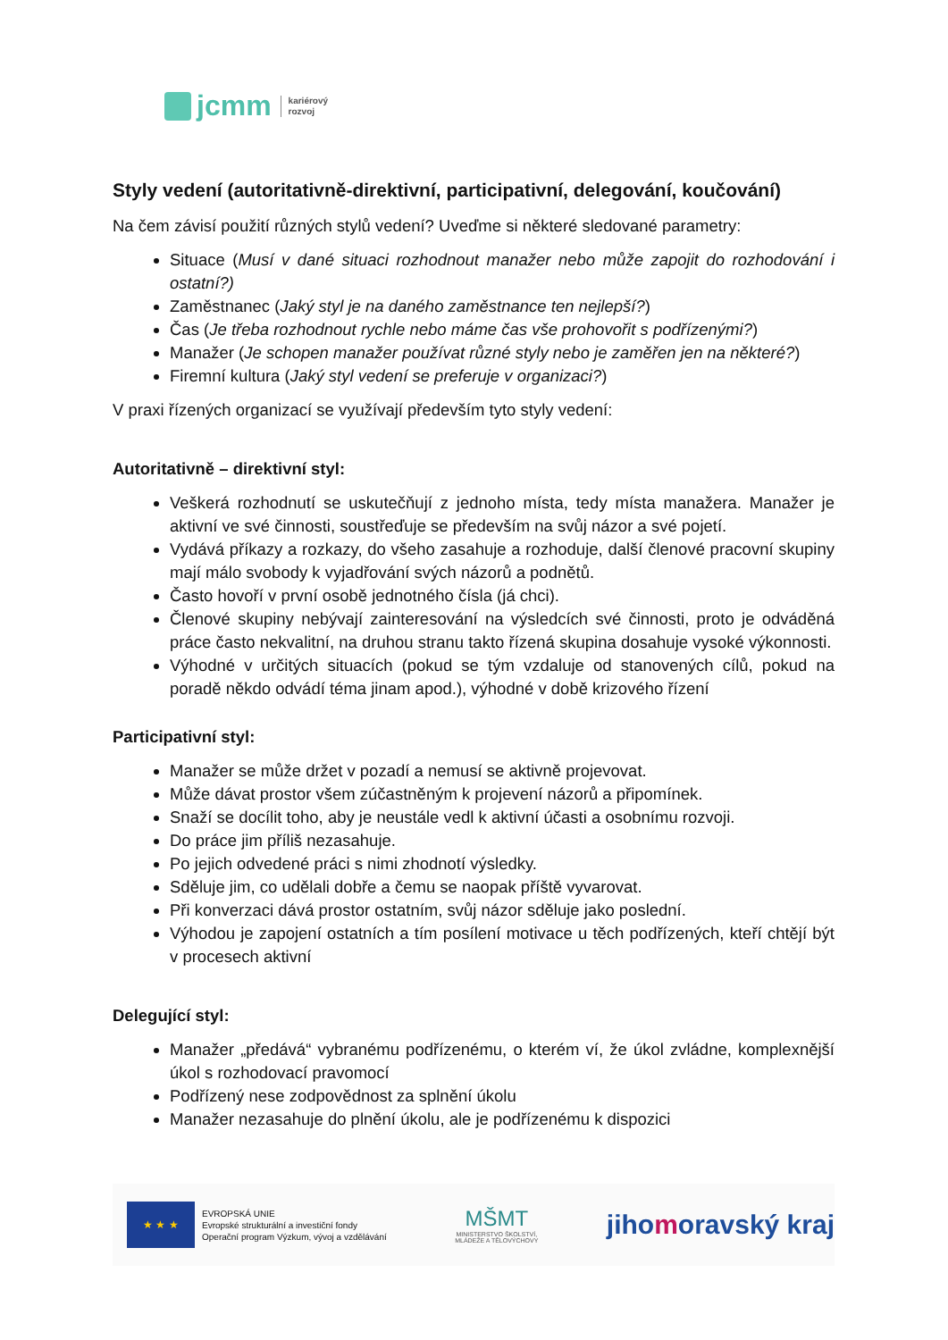jcmm
kariérový
rozvoj
Styly vedení (autoritativně-direktivní, participativní, delegování, koučování)
Na čem závisí použití různých stylů vedení? Uveďme si některé sledované parametry:
Situace (Musí v dané situaci rozhodnout manažer nebo může zapojit do rozhodování i ostatní?)
Zaměstnanec (Jaký styl je na daného zaměstnance ten nejlepší?)
Čas (Je třeba rozhodnout rychle nebo máme čas vše prohovořit s podřízenými?)
Manažer (Je schopen manažer používat různé styly nebo je zaměřen jen na některé?)
Firemní kultura (Jaký styl vedení se preferuje v organizaci?)
V praxi řízených organizací se využívají především tyto styly vedení:
Autoritativně – direktivní styl:
Veškerá rozhodnutí se uskutečňují z jednoho místa, tedy místa manažera. Manažer je aktivní ve své činnosti, soustřeďuje se především na svůj názor a své pojetí.
Vydává příkazy a rozkazy, do všeho zasahuje a rozhoduje, další členové pracovní skupiny mají málo svobody k vyjadřování svých názorů a podnětů.
Často hovoří v první osobě jednotného čísla (já chci).
Členové skupiny nebývají zainteresování na výsledcích své činnosti, proto je odváděná práce často nekvalitní, na druhou stranu takto řízená skupina dosahuje vysoké výkonnosti.
Výhodné v určitých situacích (pokud se tým vzdaluje od stanovených cílů, pokud na poradě někdo odvádí téma jinam apod.), výhodné v době krizového řízení
Participativní styl:
Manažer se může držet v pozadí a nemusí se aktivně projevovat.
Může dávat prostor všem zúčastněným k projevení názorů a připomínek.
Snaží se docílit toho, aby je neustále vedl k aktivní účasti a osobnímu rozvoji.
Do práce jim příliš nezasahuje.
Po jejich odvedené práci s nimi zhodnotí výsledky.
Sděluje jim, co udělali dobře a čemu se naopak příště vyvarovat.
Při konverzaci dává prostor ostatním, svůj názor sděluje jako poslední.
Výhodou je zapojení ostatních a tím posílení motivace u těch podřízených, kteří chtějí být v procesech aktivní
Delegující styl:
Manažer „předává“ vybranému podřízenému, o kterém ví, že úkol zvládne, komplexnější úkol s rozhodovací pravomocí
Podřízený nese zodpovědnost za splnění úkolu
Manažer nezasahuje do plnění úkolu, ale je podřízenému k dispozici
★ ★ ★
EVROPSKÁ UNIE
Evropské strukturální a investiční fondy
Operační program Výzkum, vývoj a vzdělávání
MŠMT
MINISTERSTVO ŠKOLSTVÍ,
MLÁDEŽE A TĚLOVÝCHOVY
jihomoravský kraj